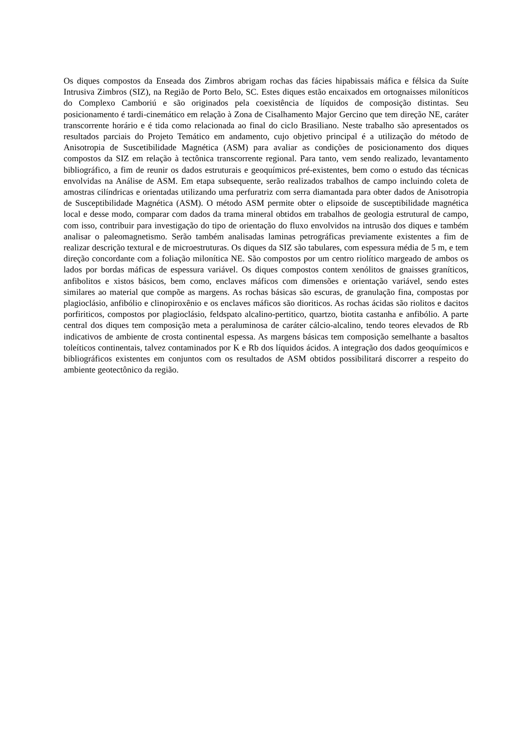Os diques compostos da Enseada dos Zimbros abrigam rochas das fácies hipabissais máfica e félsica da Suíte Intrusiva Zimbros (SIZ), na Região de Porto Belo, SC. Estes diques estão encaixados em ortognaisses miloníticos do Complexo Camboriú e são originados pela coexistência de líquidos de composição distintas. Seu posicionamento é tardi-cinemático em relação à Zona de Cisalhamento Major Gercino que tem direção NE, caráter transcorrente horário e é tida como relacionada ao final do ciclo Brasiliano. Neste trabalho são apresentados os resultados parciais do Projeto Temático em andamento, cujo objetivo principal é a utilização do método de Anisotropia de Suscetibilidade Magnética (ASM) para avaliar as condições de posicionamento dos diques compostos da SIZ em relação à tectônica transcorrente regional. Para tanto, vem sendo realizado, levantamento bibliográfico, a fim de reunir os dados estruturais e geoquímicos pré-existentes, bem como o estudo das técnicas envolvidas na Análise de ASM. Em etapa subsequente, serão realizados trabalhos de campo incluindo coleta de amostras cilíndricas e orientadas utilizando uma perfuratriz com serra diamantada para obter dados de Anisotropia de Susceptibilidade Magnética (ASM). O método ASM permite obter o elipsoide de susceptibilidade magnética local e desse modo, comparar com dados da trama mineral obtidos em trabalhos de geologia estrutural de campo, com isso, contribuir para investigação do tipo de orientação do fluxo envolvidos na intrusão dos diques e também analisar o paleomagnetismo. Serão também analisadas laminas petrográficas previamente existentes a fim de realizar descrição textural e de microestruturas. Os diques da SIZ são tabulares, com espessura média de 5 m, e tem direção concordante com a foliação milonítica NE. São compostos por um centro riolítico margeado de ambos os lados por bordas máficas de espessura variável. Os diques compostos contem xenólitos de gnaisses graníticos, anfibolitos e xistos básicos, bem como, enclaves máficos com dimensões e orientação variável, sendo estes similares ao material que compõe as margens. As rochas básicas são escuras, de granulação fina, compostas por plagioclásio, anfibólio e clinopiroxênio e os enclaves máficos são dioriticos. As rochas ácidas são riolitos e dacitos porfiriticos, compostos por plagioclásio, feldspato alcalino-pertitico, quartzo, biotita castanha e anfibólio. A parte central dos diques tem composição meta a peraluminosa de caráter cálcio-alcalino, tendo teores elevados de Rb indicativos de ambiente de crosta continental espessa. As margens básicas tem composição semelhante a basaltos toleíticos continentais, talvez contaminados por K e Rb dos líquidos ácidos. A integração dos dados geoquímicos e bibliográficos existentes em conjuntos com os resultados de ASM obtidos possibilitará discorrer a respeito do ambiente geotectônico da região.